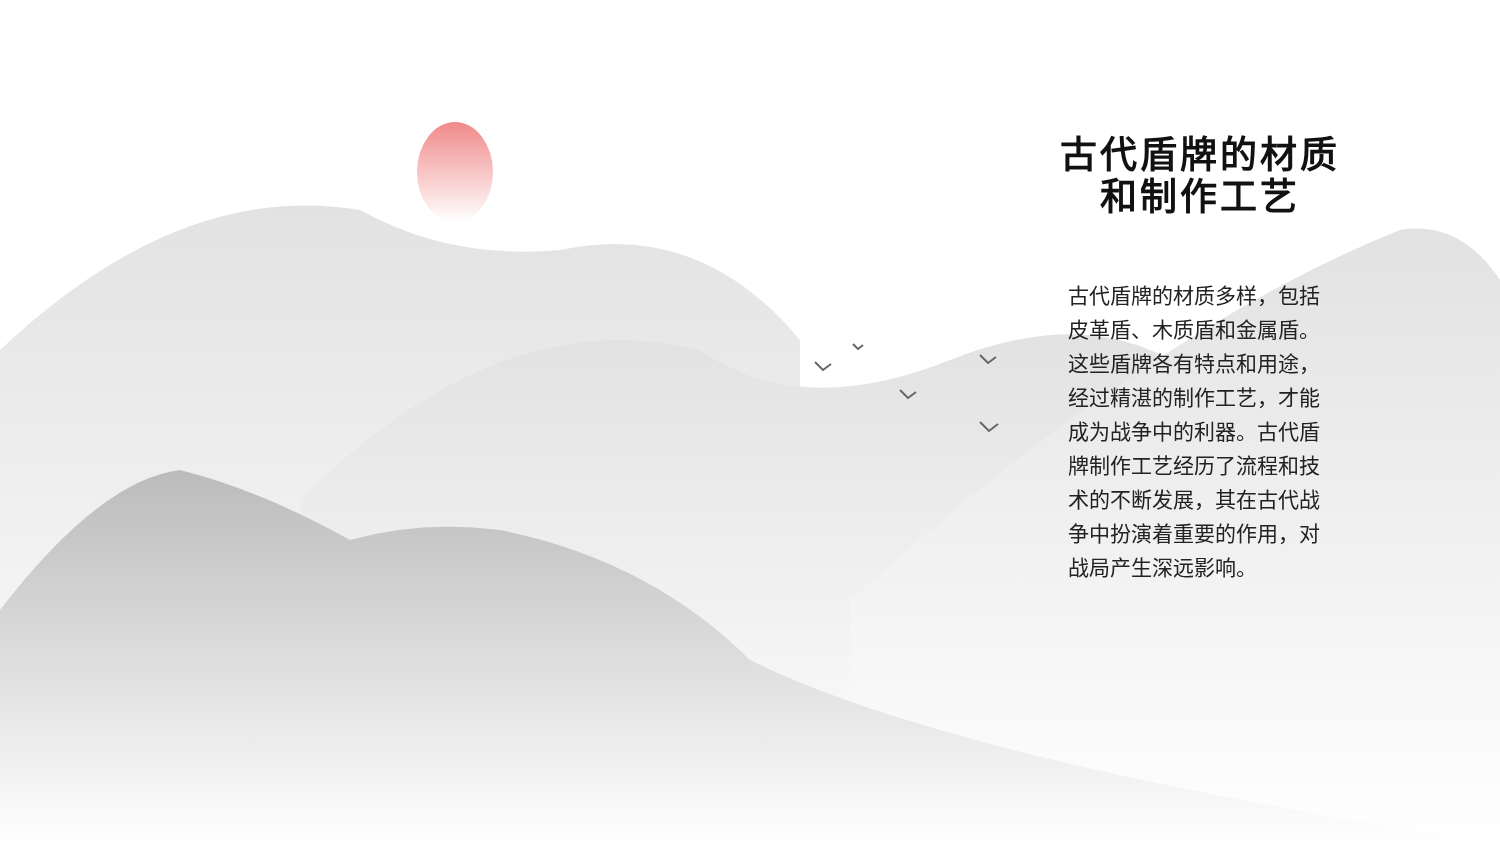古代盾牌的材质
和制作工艺
古代盾牌的材质多样，包括皮革盾、木质盾和金属盾。这些盾牌各有特点和用途，经过精湛的制作工艺，才能成为战争中的利器。古代盾牌制作工艺经历了流程和技术的不断发展，其在古代战争中扮演着重要的作用，对战局产生深远影响。